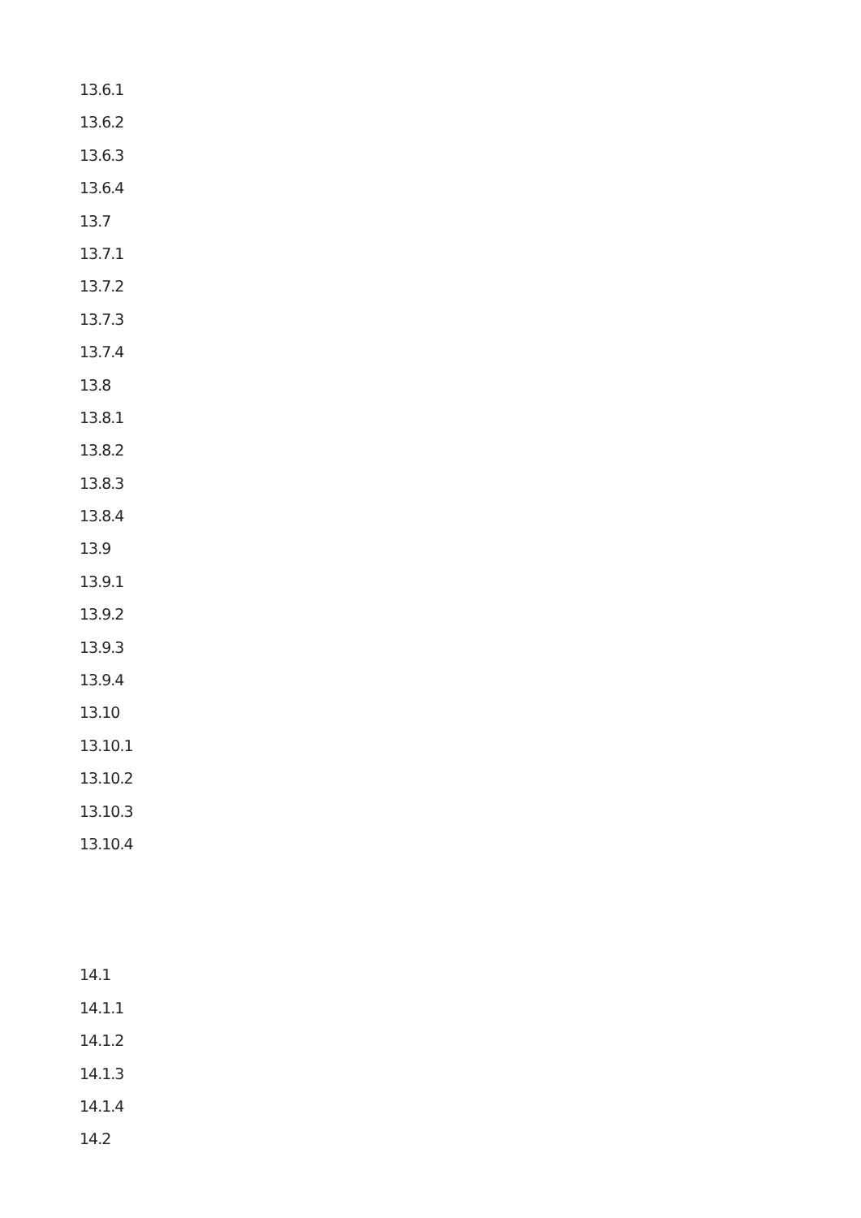13.6.1
13.6.2
13.6.3
13.6.4
13.7
13.7.1
13.7.2
13.7.3
13.7.4
13.8
13.8.1
13.8.2
13.8.3
13.8.4
13.9
13.9.1
13.9.2
13.9.3
13.9.4
13.10
13.10.1
13.10.2
13.10.3
13.10.4
14.1
14.1.1
14.1.2
14.1.3
14.1.4
14.2